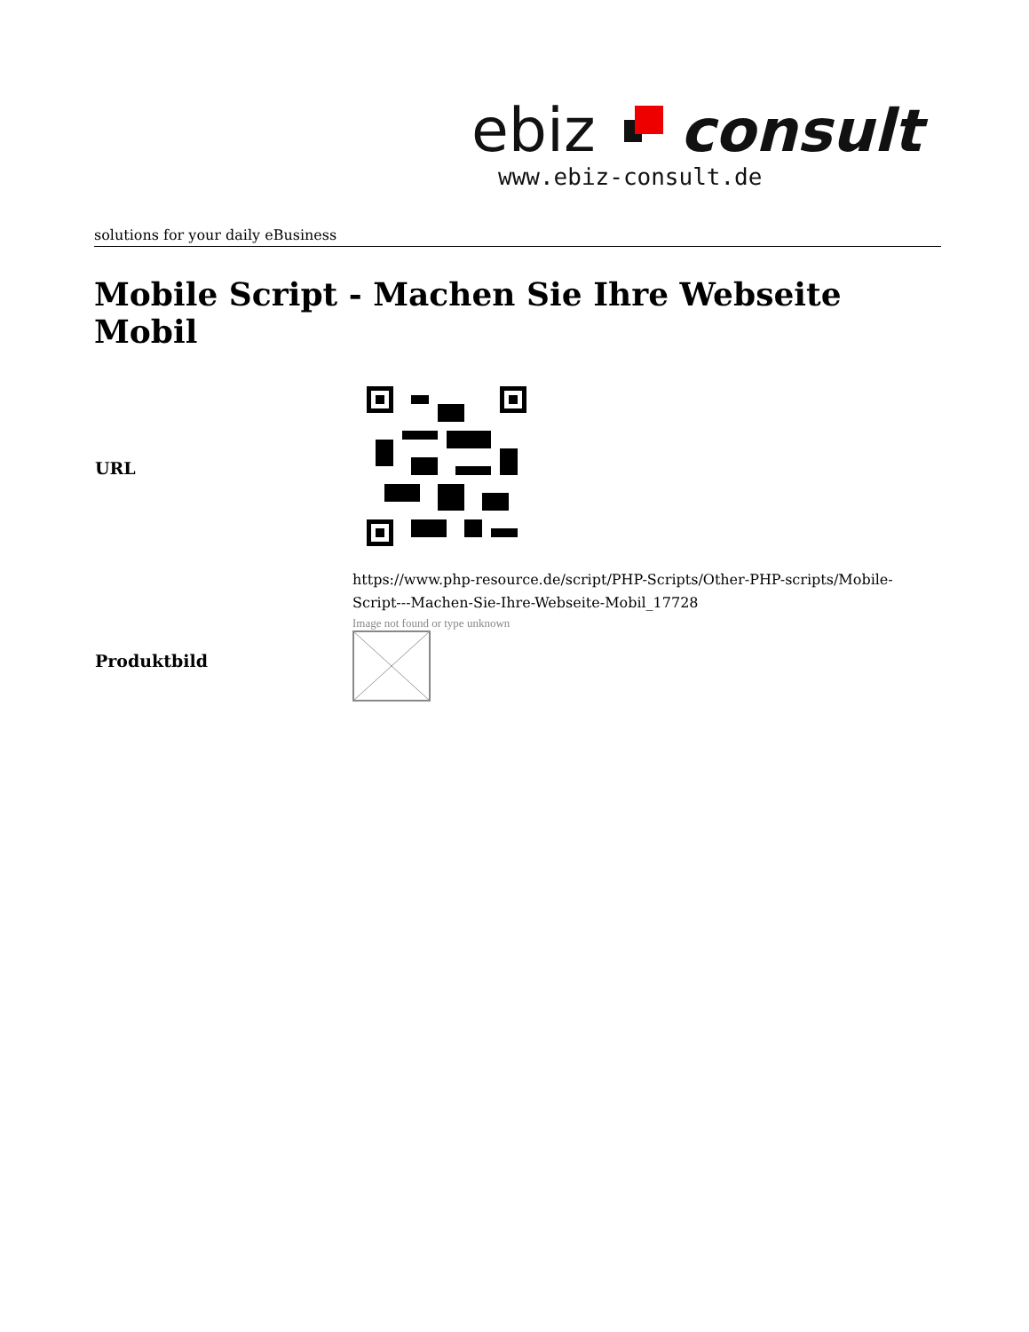ebiz
consult
www.ebiz-consult.de
solutions for your daily eBusiness
Mobile Script - Machen Sie Ihre Webseite Mobil
| URL | |
| | https://www.php-resource.de/script/PHP-Scripts/Other-PHP-scripts/Mobile-Script---Machen-Sie-Ihre-Webseite-Mobil_17728 |
| Produktbild | Image not found or type unknown |